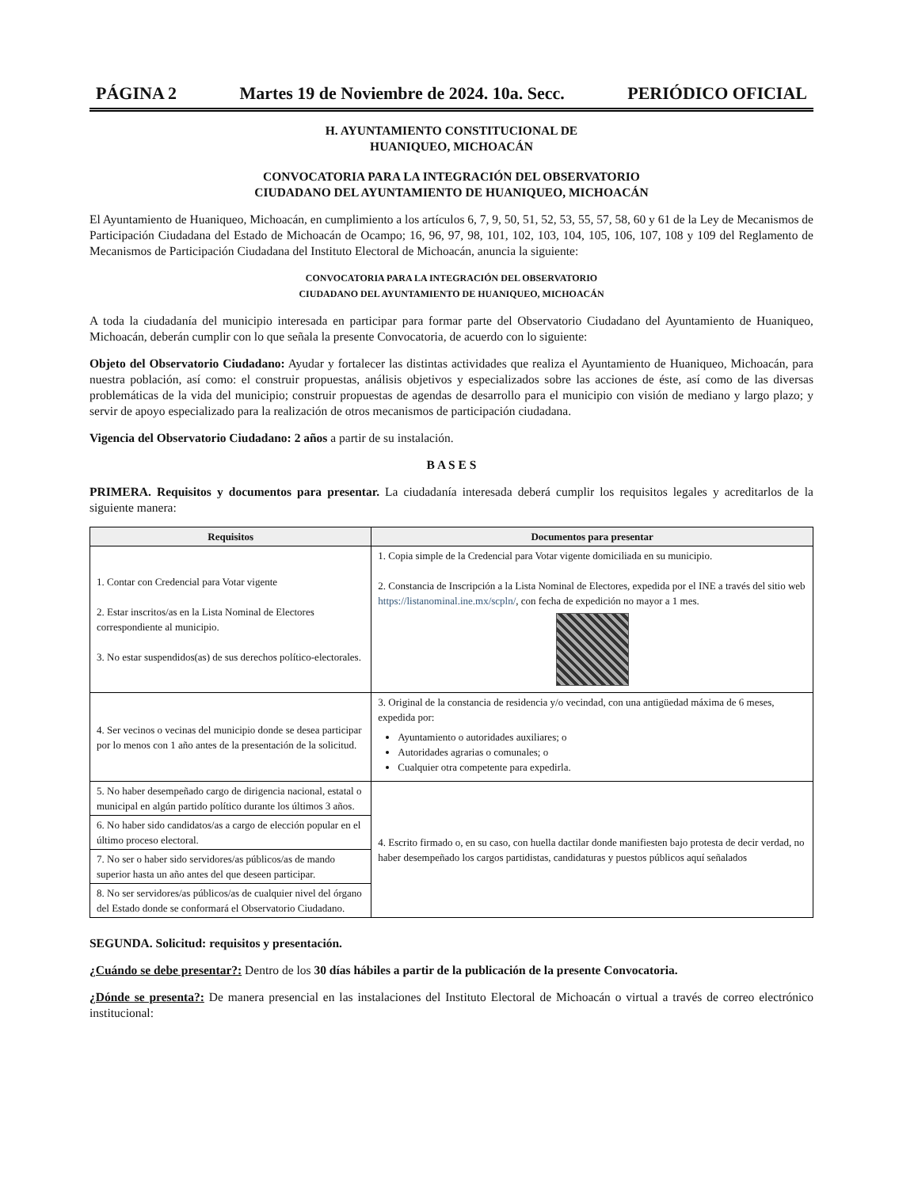PÁGINA 2 Martes 19 de Noviembre de 2024. 10a. Secc. PERIÓDICO OFICIAL
H. AYUNTAMIENTO CONSTITUCIONAL DE
HUANIQUEO, MICHOACÁN
CONVOCATORIA PARA LA INTEGRACIÓN DEL OBSERVATORIO
CIUDADANO DEL AYUNTAMIENTO DE HUANIQUEO, MICHOACÁN
El Ayuntamiento de Huaniqueo, Michoacán, en cumplimiento a los artículos 6, 7, 9, 50, 51, 52, 53, 55, 57, 58, 60 y 61 de la Ley de Mecanismos de Participación Ciudadana del Estado de Michoacán de Ocampo; 16, 96, 97, 98, 101, 102, 103, 104, 105, 106, 107, 108 y 109 del Reglamento de Mecanismos de Participación Ciudadana del Instituto Electoral de Michoacán, anuncia la siguiente:
CONVOCATORIA PARA LA INTEGRACIÓN DEL OBSERVATORIO
CIUDADANO DEL AYUNTAMIENTO DE HUANIQUEO, MICHOACÁN
A toda la ciudadanía del municipio interesada en participar para formar parte del Observatorio Ciudadano del Ayuntamiento de Huaniqueo, Michoacán, deberán cumplir con lo que señala la presente Convocatoria, de acuerdo con lo siguiente:
Objeto del Observatorio Ciudadano: Ayudar y fortalecer las distintas actividades que realiza el Ayuntamiento de Huaniqueo, Michoacán, para nuestra población, así como: el construir propuestas, análisis objetivos y especializados sobre las acciones de éste, así como de las diversas problemáticas de la vida del municipio; construir propuestas de agendas de desarrollo para el municipio con visión de mediano y largo plazo; y servir de apoyo especializado para la realización de otros mecanismos de participación ciudadana.
Vigencia del Observatorio Ciudadano: 2 años a partir de su instalación.
B A S E S
PRIMERA. Requisitos y documentos para presentar. La ciudadanía interesada deberá cumplir los requisitos legales y acreditarlos de la siguiente manera:
| Requisitos | Documentos para presentar |
| --- | --- |
| 1. Contar con Credencial para Votar vigente 2. Estar inscritos/as en la Lista Nominal de Electores correspondiente al municipio. 3. No estar suspendidos(as) de sus derechos político-electorales. | 1. Copia simple de la Credencial para Votar vigente domiciliada en su municipio. 2. Constancia de Inscripción a la Lista Nominal de Electores, expedida por el INE a través del sitio web https://listanominal.ine.mx/scpln/ , con fecha de expedición no mayor a 1 mes. |
| 4. Ser vecinos o vecinas del municipio donde se desea participar por lo menos con 1 año antes de la presentación de la solicitud. | 3. Original de la constancia de residencia y/o vecindad, con una antigüedad máxima de 6 meses, expedida por: Ayuntamiento o autoridades auxiliares; o Autoridades agrarias o comunales; o Cualquier otra competente para expedirla. |
| 5. No haber desempeñado cargo de dirigencia nacional, estatal o municipal en algún partido político durante los últimos 3 años. | 4. Escrito firmado o, en su caso, con huella dactilar donde manifiesten bajo protesta de decir verdad, no haber desempeñado los cargos partidistas, candidaturas y puestos públicos aquí señalados |
| 6. No haber sido candidatos/as a cargo de elección popular en el último proceso electoral. | |
| 7. No ser o haber sido servidores/as públicos/as de mando superior hasta un año antes del que deseen participar. | |
| 8. No ser servidores/as públicos/as de cualquier nivel del órgano del Estado donde se conformará el Observatorio Ciudadano. | |
SEGUNDA. Solicitud: requisitos y presentación.
¿Cuándo se debe presentar?: Dentro de los 30 días hábiles a partir de la publicación de la presente Convocatoria.
¿Dónde se presenta?: De manera presencial en las instalaciones del Instituto Electoral de Michoacán o virtual a través de correo electrónico institucional: